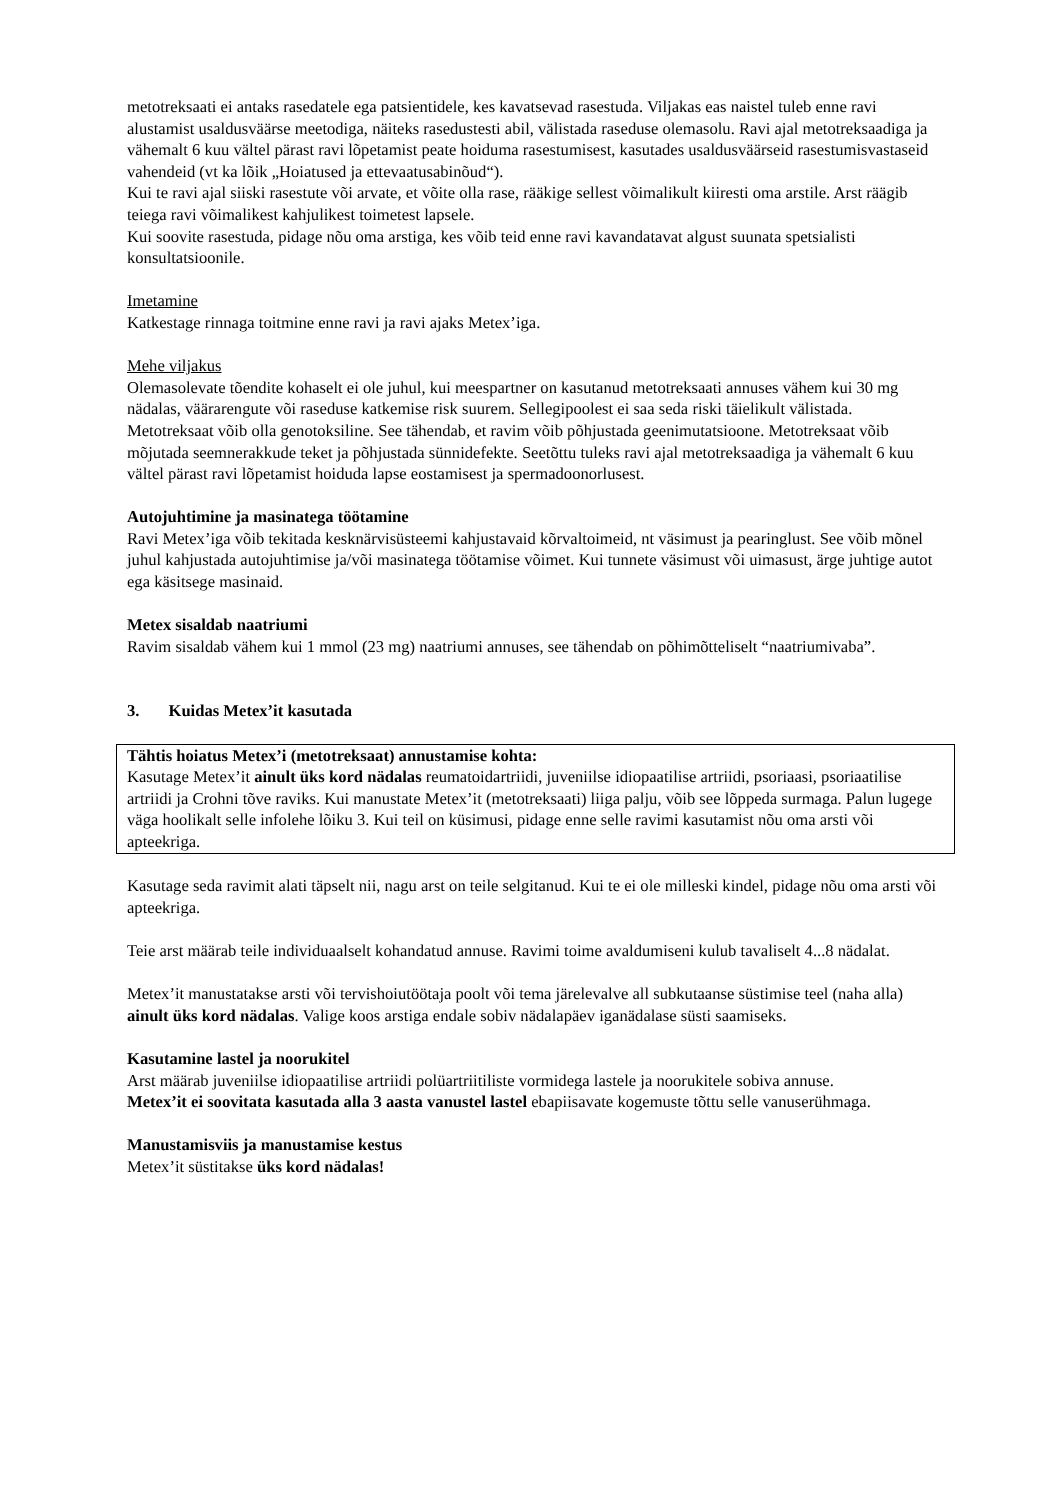metotreksaati ei antaks rasedatele ega patsientidele, kes kavatsevad rasestuda. Viljakas eas naistel tuleb enne ravi alustamist usaldusväärse meetodiga, näiteks rasedustesti abil, välistada raseduse olemasolu. Ravi ajal metotreksaadiga ja vähemalt 6 kuu vältel pärast ravi lõpetamist peate hoiduma rasestumisest, kasutades usaldusväärseid rasestumisvastaseid vahendeid (vt ka lõik „Hoiatused ja ettevaatusabinõud“).
Kui te ravi ajal siiski rasestute või arvate, et võite olla rase, rääkige sellest võimalikult kiiresti oma arstile. Arst räägib teiega ravi võimalikest kahjulikest toimetest lapsele.
Kui soovite rasestuda, pidage nõu oma arstiga, kes võib teid enne ravi kavandatavat algust suunata spetsialisti konsultatsioonile.
Imetamine
Katkestage rinnaga toitmine enne ravi ja ravi ajaks Metex’iga.
Mehe viljakus
Olemasolevate tõendite kohaselt ei ole juhul, kui meespartner on kasutanud metotreksaati annuses vähem kui 30 mg nädalas, väärarengute või raseduse katkemise risk suurem. Sellegipoolest ei saa seda riski täielikult välistada. Metotreksaat võib olla genotoksiline. See tähendab, et ravim võib põhjustada geenimutatsioone. Metotreksaat võib mõjutada seemnerakkude teket ja põhjustada sünnidefekte. Seetõttu tuleks ravi ajal metotreksaadiga ja vähemalt 6 kuu vältel pärast ravi lõpetamist hoiduda lapse eostamisest ja spermadoonorlusest.
Autojuhtimine ja masinatega töötamine
Ravi Metex’iga võib tekitada kesknärvisüsteemi kahjustavaid kõrvaltoimeid, nt väsimust ja pearinglust. See võib mõnel juhul kahjustada autojuhtimise ja/või masinatega töötamise võimet. Kui tunnete väsimust või uimasust, ärge juhtige autot ega käsitsege masinaid.
Metex sisaldab naatriumi
Ravim sisaldab vähem kui 1 mmol (23 mg) naatriumi annuses, see tähendab on põhimõtteliselt “naatriumivaba”.
3. Kuidas Metex’it kasutada
Tähtis hoiatus Metex’i (metotreksaat) annustamise kohta:
Kasutage Metex’it ainult üks kord nädalas reumatoidartriidi, juveniilse idiopaatilise artriidi, psoriaasi, psoriaatilise artriidi ja Crohni tõve raviks. Kui manustate Metex’it (metotreksaati) liiga palju, võib see lõppeda surmaga. Palun lugege väga hoolikalt selle infolehe lõiku 3. Kui teil on küsimusi, pidage enne selle ravimi kasutamist nõu oma arsti või apteekriga.
Kasutage seda ravimit alati täpselt nii, nagu arst on teile selgitanud. Kui te ei ole milleski kindel, pidage nõu oma arsti või apteekriga.
Teie arst määrab teile individuaalselt kohandatud annuse. Ravimi toime avaldumiseni kulub tavaliselt 4...8 nädalat.
Metex’it manustatakse arsti või tervishoiutöötaja poolt või tema järelevalve all subkutaanse süstimise teel (naha alla) ainult üks kord nädalas. Valige koos arstiga endale sobiv nädalapäev iganädalase süsti saamiseks.
Kasutamine lastel ja noorukitel
Arst määrab juveniilse idiopaatilise artriidi polüartriitiliste vormidega lastele ja noorukitele sobiva annuse.
Metex’it ei soovitata kasutada alla 3 aasta vanustel lastel ebapiisavate kogemuste tõttu selle vanuserühmaga.
Manustamisviis ja manustamise kestus
Metex’it süstitakse üks kord nädalas!